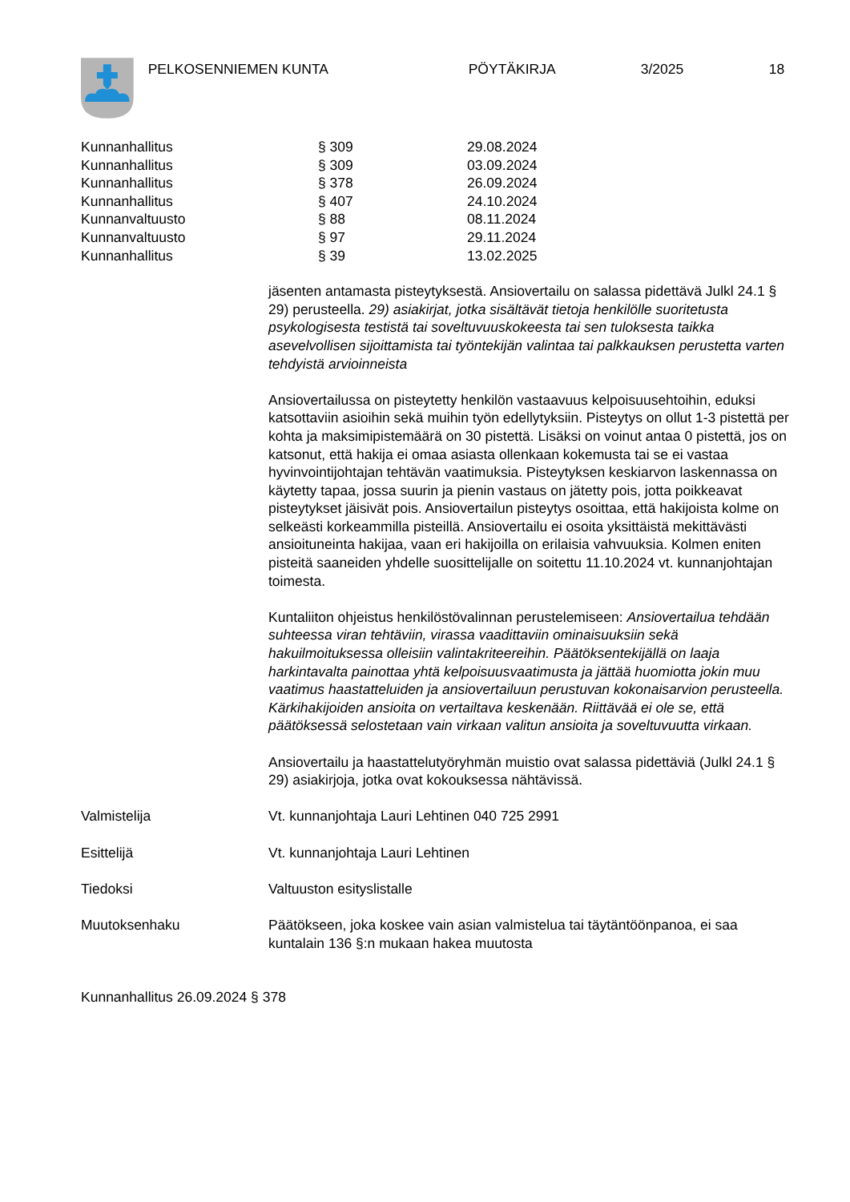PELKOSENNIEMEN KUNTA PÖYTÄKIRJA 3/2025 18
| Kunnanhallitus | § 309 | 29.08.2024 |
| Kunnanhallitus | § 309 | 03.09.2024 |
| Kunnanhallitus | § 378 | 26.09.2024 |
| Kunnanhallitus | § 407 | 24.10.2024 |
| Kunnanvaltuusto | § 88 | 08.11.2024 |
| Kunnanvaltuusto | § 97 | 29.11.2024 |
| Kunnanhallitus | § 39 | 13.02.2025 |
jäsenten antamasta pisteytyksestä. Ansiovertailu on salassa pidettävä Julkl 24.1 § 29) perusteella. 29) asiakirjat, jotka sisältävät tietoja henkilölle suoritetusta psykologisesta testistä tai soveltuvuuskokeesta tai sen tuloksesta taikka asevelvollisen sijoittamista tai työntekijän valintaa tai palkkauksen perustetta varten tehdyistä arvioinneista
Ansiovertailussa on pisteytetty henkilön vastaavuus kelpoisuusehtoihin, eduksi katsottaviin asioihin sekä muihin työn edellytyksiin. Pisteytys on ollut 1-3 pistettä per kohta ja maksimipistemäärä on 30 pistettä. Lisäksi on voinut antaa 0 pistettä, jos on katsonut, että hakija ei omaa asiasta ollenkaan kokemusta tai se ei vastaa hyvinvointijohtajan tehtävän vaatimuksia. Pisteytyksen keskiarvon laskennassa on käytetty tapaa, jossa suurin ja pienin vastaus on jätetty pois, jotta poikkeavat pisteytykset jäisivät pois. Ansiovertailun pisteytys osoittaa, että hakijoista kolme on selkeästi korkeammilla pisteillä. Ansiovertailu ei osoita yksittäistä mekittävästi ansioituneinta hakijaa, vaan eri hakijoilla on erilaisia vahvuuksia. Kolmen eniten pisteitä saaneiden yhdelle suosittelijalle on soitettu 11.10.2024 vt. kunnanjohtajan toimesta.
Kuntaliiton ohjeistus henkilöstövalinnan perustelemiseen: Ansiovertailua tehdään suhteessa viran tehtäviin, virassa vaadittaviin ominaisuuksiin sekä hakuilmoituksessa olleisiin valintakriteereihin. Päätöksentekijällä on laaja harkintavalta painottaa yhtä kelpoisuusvaatimusta ja jättää huomiotta jokin muu vaatimus haastatteluiden ja ansiovertailuun perustuvan kokonaisarvion perusteella. Kärkihakijoiden ansioita on vertailtava keskenään. Riittävää ei ole se, että päätöksessä selostetaan vain virkaan valitun ansioita ja soveltuvuutta virkaan.
Ansiovertailu ja haastattelutyöryhmän muistio ovat salassa pidettäviä (Julkl 24.1 § 29) asiakirjoja, jotka ovat kokouksessa nähtävissä.
Valmistelija Vt. kunnanjohtaja Lauri Lehtinen 040 725 2991
Esittelijä Vt. kunnanjohtaja Lauri Lehtinen
Tiedoksi Valtuuston esityslistalle
Muutoksenhaku Päätökseen, joka koskee vain asian valmistelua tai täytäntöönpanoa, ei saa kuntalain 136 §:n mukaan hakea muutosta
Kunnanhallitus 26.09.2024 § 378